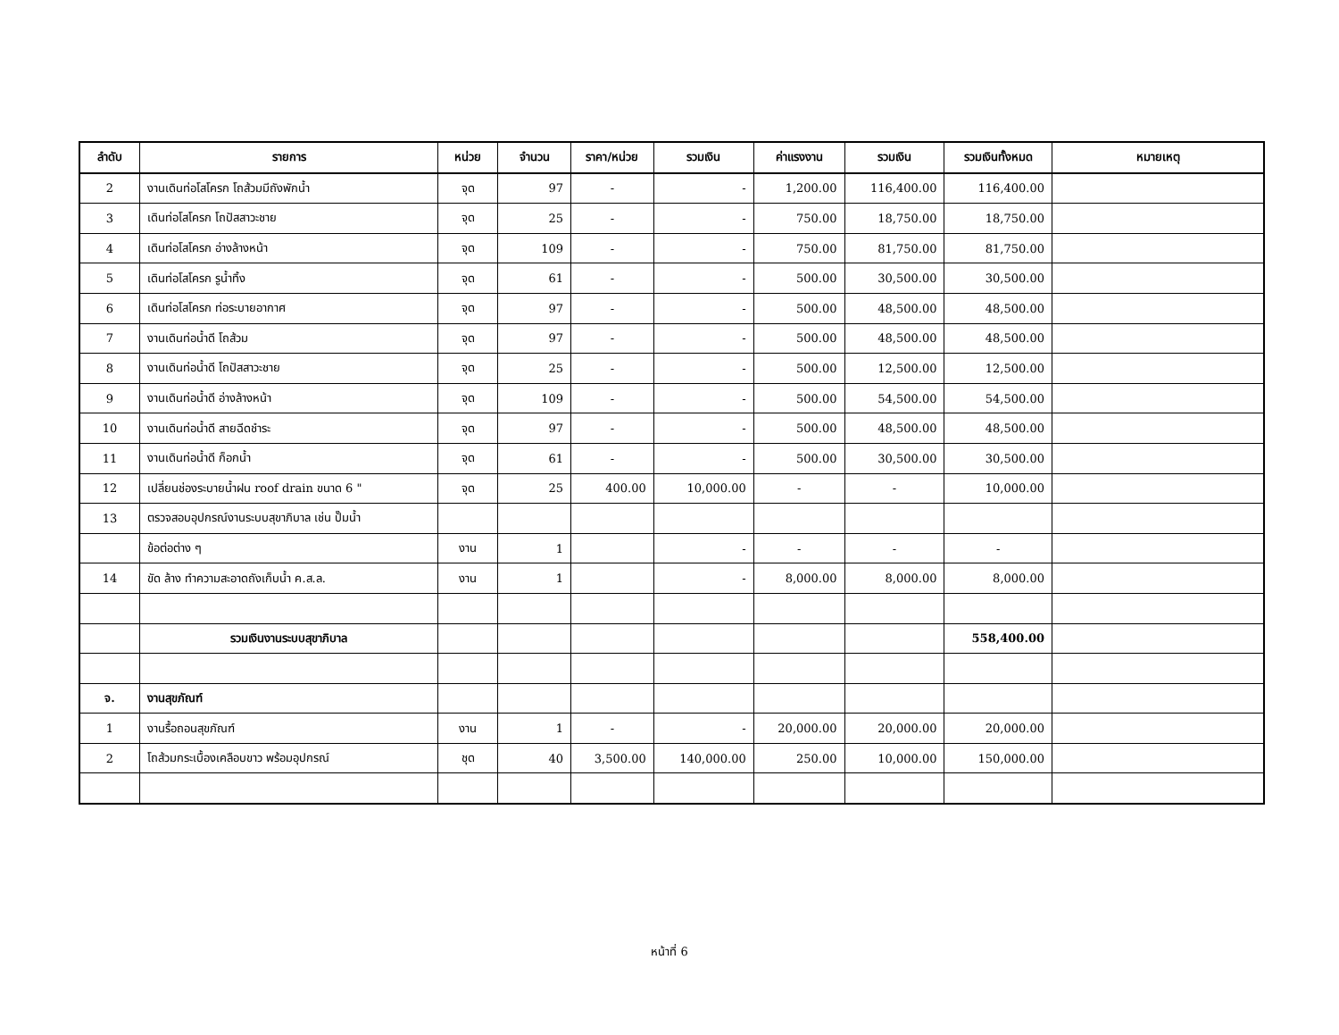| ลำดับ | รายการ | หน่วย | จำนวน | ราคา/หน่วย | รวมเงิน | ค่าแรงงาน | รวมเงิน | รวมเงินทั้งหมด | หมายเหตุ |
| --- | --- | --- | --- | --- | --- | --- | --- | --- | --- |
| 2 | งานเดินท่อโสโครก โถส้วมมีถังพักน้ำ | จุด | 97 | - | - | 1,200.00 | 116,400.00 | 116,400.00 | |
| 3 | เดินท่อโสโครก โถปัสสาวะชาย | จุด | 25 | - | - | 750.00 | 18,750.00 | 18,750.00 | |
| 4 | เดินท่อโสโครก อ่างล้างหน้า | จุด | 109 | - | - | 750.00 | 81,750.00 | 81,750.00 | |
| 5 | เดินท่อโสโครก รูน้ำทิ้ง | จุด | 61 | - | - | 500.00 | 30,500.00 | 30,500.00 | |
| 6 | เดินท่อโสโครก ท่อระบายอากาศ | จุด | 97 | - | - | 500.00 | 48,500.00 | 48,500.00 | |
| 7 | งานเดินท่อน้ำดี โถส้วม | จุด | 97 | - | - | 500.00 | 48,500.00 | 48,500.00 | |
| 8 | งานเดินท่อน้ำดี โถปัสสาวะชาย | จุด | 25 | - | - | 500.00 | 12,500.00 | 12,500.00 | |
| 9 | งานเดินท่อน้ำดี อ่างล้างหน้า | จุด | 109 | - | - | 500.00 | 54,500.00 | 54,500.00 | |
| 10 | งานเดินท่อน้ำดี สายฉีดชำระ | จุด | 97 | - | - | 500.00 | 48,500.00 | 48,500.00 | |
| 11 | งานเดินท่อน้ำดี ก็อกน้ำ | จุด | 61 | - | - | 500.00 | 30,500.00 | 30,500.00 | |
| 12 | เปลี่ยนช่องระบายน้ำฝน roof drain ขนาด 6 " | จุด | 25 | 400.00 | 10,000.00 | - | - | 10,000.00 | |
| 13 | ตรวจสอบอุปกรณ์งานระบบสุขาภิบาล เช่น ปั๊มน้ำ | | | | | | | | |
| | ข้อต่อต่าง ๆ | งาน | 1 | | - | - | - | - | |
| 14 | ขัด ล้าง ทำความสะอาดถังเก็บน้ำ ค.ส.ล. | งาน | 1 | | - | 8,000.00 | 8,000.00 | 8,000.00 | |
| | รวมเงินงานระบบสุขาภิบาล | | | | | | | 558,400.00 | |
| จ. | งานสุขภัณฑ์ | | | | | | | | |
| 1 | งานรื้อถอนสุขภัณฑ์ | งาน | 1 | - | - | 20,000.00 | 20,000.00 | 20,000.00 | |
| 2 | โถส้วมกระเบื้องเคลือบขาว พร้อมอุปกรณ์ | ชุด | 40 | 3,500.00 | 140,000.00 | 250.00 | 10,000.00 | 150,000.00 | |
หน้าที่ 6